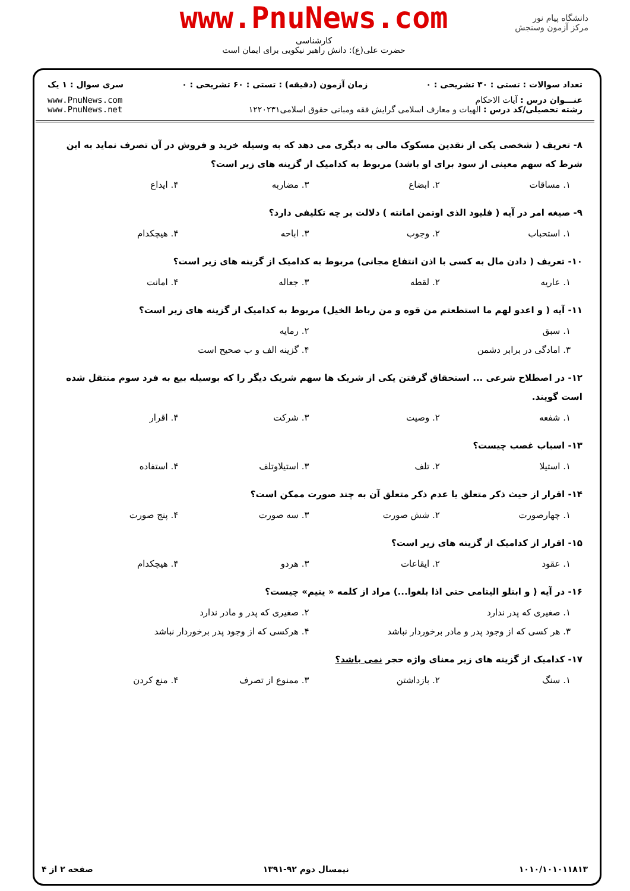دانشگاه پیام نور
مرکز آزمون وسنجش
www.PnuNews.com
کارشناسی
حضرت علی(ع): دانش راهبر نیکویی برای ایمان است
تعداد سوالات : تستی : ۳۰ تشریحی : ۰ زمان آزمون (دقیقه) : تستی : ۶۰ تشریحی : ۰ سری سوال : ۱ یک
عنـــوان درس : آیات الاحکام
رشته تحصیلی/کد درس : الهیات و معارف اسلامی گرایش فقه ومبانی حقوق اسلامی۱۲۲۰۲۳۱ www.PnuNews.com
www.PnuNews.net
۸- تعریف ( شخصی یکی از نقدین مسکوک مالی به دیگری می دهد که به وسیله خرید و فروش در آن تصرف نماید به این شرط که سهم معینی از سود برای او باشد) مربوط به کدامیک از گزینه های زیر است؟
۱. مساقات ۲. ابضاع ۳. مضاربه ۴. ایداع
۹- صیغه امر در آیه ( فلیود الذی اوتمن امانته ) دلالت بر چه تکلیفی دارد؟
۱. استحباب ۲. وجوب ۳. اباحه ۴. هیچکدام
۱۰- تعریف ( دادن مال به کسی با اذن انتفاع مجانی) مربوط به کدامیک از گزینه های زیر است؟
۱. عاریه ۲. لقطه ۳. جعاله ۴. امانت
۱۱- آیه ( و اعدو لهم ما استطعتم من قوه و من رباط الخیل) مربوط به کدامیک از گزینه های زیر است؟
۱. سبق ۲. رمایه
۳. امادگی در برابر دشمن ۴. گزینه الف و ب صحیح است
۱۲- در اصطلاح شرعی ... استحقاق گرفتن یکی از شریک ها سهم شریک دیگر را که بوسیله بیع به فرد سوم منتقل شده است گویند.
۱. شفعه ۲. وصیت ۳. شرکت ۴. اقرار
۱۳- اسباب غصب چیست؟
۱. استیلا ۲. تلف ۳. استیلاوتلف ۴. استفاده
۱۴- اقرار از حیث ذکر متعلق یا عدم ذکر متعلق آن به چند صورت ممکن است؟
۱. چهارصورت ۲. شش صورت ۳. سه صورت ۴. پنج صورت
۱۵- اقرار از کدامیک از گزینه های زیر است؟
۱. عقود ۲. ایقاعات ۳. هردو ۴. هیچکدام
۱۶- در آیه ( و ابتلو الیتامی حتی اذا بلغوا...) مراد از کلمه « یتیم» چیست؟
۱. صغیری که پدر ندارد ۲. صغیری که پدر و مادر ندارد
۳. هر کسی که از وجود پدر و مادر برخوردار نباشد ۴. هرکسی که از وجود پدر برخوردار نباشد
۱۷- کدامیک از گزینه های زیر معنای واژه حجر نمی باشد؟
۱. سنگ ۲. بازداشتن ۳. ممنوع از تصرف ۴. منع کردن
۱۰۱۰/۱۰۱۰۱۱۸۱۳ نیمسال دوم ۹۲-۱۳۹۱ صفحه ۲ از ۴